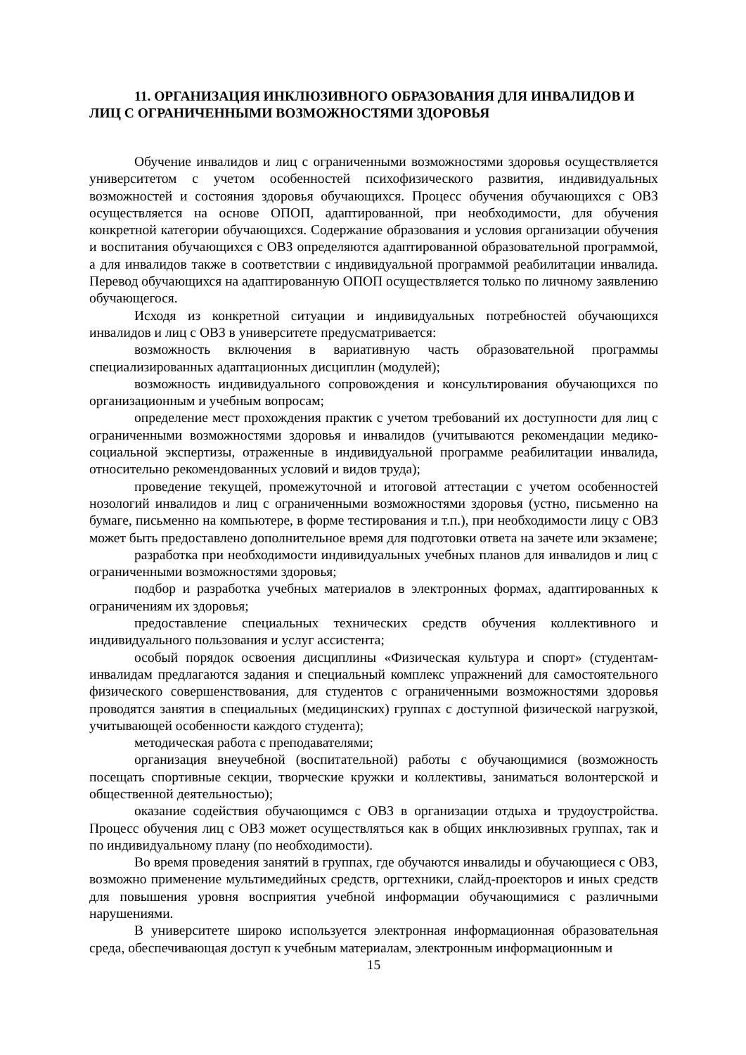11. ОРГАНИЗАЦИЯ ИНКЛЮЗИВНОГО ОБРАЗОВАНИЯ ДЛЯ ИНВАЛИДОВ И ЛИЦ С ОГРАНИЧЕННЫМИ ВОЗМОЖНОСТЯМИ ЗДОРОВЬЯ
Обучение инвалидов и лиц с ограниченными возможностями здоровья осуществляется университетом с учетом особенностей психофизического развития, индивидуальных возможностей и состояния здоровья обучающихся. Процесс обучения обучающихся с ОВЗ осуществляется на основе ОПОП, адаптированной, при необходимости, для обучения конкретной категории обучающихся. Содержание образования и условия организации обучения и воспитания обучающихся с ОВЗ определяются адаптированной образовательной программой, а для инвалидов также в соответствии с индивидуальной программой реабилитации инвалида. Перевод обучающихся на адаптированную ОПОП осуществляется только по личному заявлению обучающегося.
Исходя из конкретной ситуации и индивидуальных потребностей обучающихся инвалидов и лиц с ОВЗ в университете предусматривается:
возможность включения в вариативную часть образовательной программы специализированных адаптационных дисциплин (модулей);
возможность индивидуального сопровождения и консультирования обучающихся по организационным и учебным вопросам;
определение мест прохождения практик с учетом требований их доступности для лиц с ограниченными возможностями здоровья и инвалидов (учитываются рекомендации медико-социальной экспертизы, отраженные в индивидуальной программе реабилитации инвалида, относительно рекомендованных условий и видов труда);
проведение текущей, промежуточной и итоговой аттестации с учетом особенностей нозологий инвалидов и лиц с ограниченными возможностями здоровья (устно, письменно на бумаге, письменно на компьютере, в форме тестирования и т.п.), при необходимости лицу с ОВЗ может быть предоставлено дополнительное время для подготовки ответа на зачете или экзамене;
разработка при необходимости индивидуальных учебных планов для инвалидов и лиц с ограниченными возможностями здоровья;
подбор и разработка учебных материалов в электронных формах, адаптированных к ограничениям их здоровья;
предоставление специальных технических средств обучения коллективного и индивидуального пользования и услуг ассистента;
особый порядок освоения дисциплины «Физическая культура и спорт» (студентам-инвалидам предлагаются задания и специальный комплекс упражнений для самостоятельного физического совершенствования, для студентов с ограниченными возможностями здоровья проводятся занятия в специальных (медицинских) группах с доступной физической нагрузкой, учитывающей особенности каждого студента);
методическая работа с преподавателями;
организация внеучебной (воспитательной) работы с обучающимися (возможность посещать спортивные секции, творческие кружки и коллективы, заниматься волонтерской и общественной деятельностью);
оказание содействия обучающимся с ОВЗ в организации отдыха и трудоустройства. Процесс обучения лиц с ОВЗ может осуществляться как в общих инклюзивных группах, так и по индивидуальному плану (по необходимости).
Во время проведения занятий в группах, где обучаются инвалиды и обучающиеся с ОВЗ, возможно применение мультимедийных средств, оргтехники, слайд-проекторов и иных средств для повышения уровня восприятия учебной информации обучающимися с различными нарушениями.
В университете широко используется электронная информационная образовательная среда, обеспечивающая доступ к учебным материалам, электронным информационным и
15